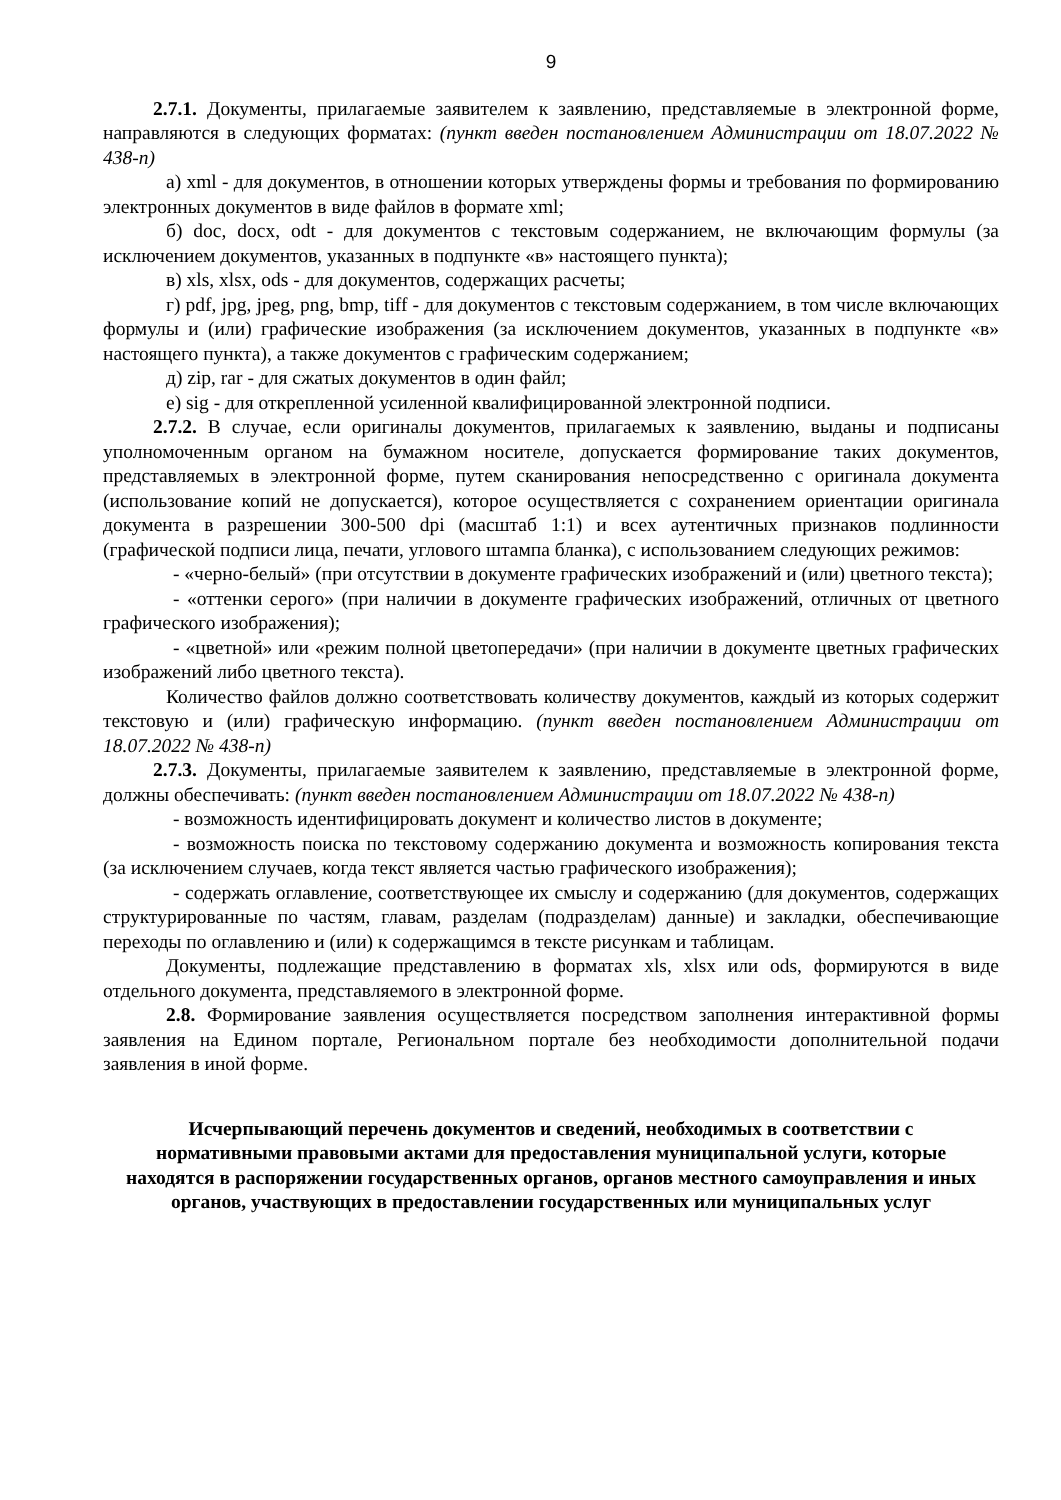9
2.7.1. Документы, прилагаемые заявителем к заявлению, представляемые в электронной форме, направляются в следующих форматах: (пункт введен постановлением Администрации от 18.07.2022 № 438-п)
а) xml - для документов, в отношении которых утверждены формы и требования по формированию электронных документов в виде файлов в формате xml;
б) doc, docx, odt - для документов с текстовым содержанием, не включающим формулы (за исключением документов, указанных в подпункте «в» настоящего пункта);
в) xls, xlsx, ods - для документов, содержащих расчеты;
г) pdf, jpg, jpeg, png, bmp, tiff - для документов с текстовым содержанием, в том числе включающих формулы и (или) графические изображения (за исключением документов, указанных в подпункте «в» настоящего пункта), а также документов с графическим содержанием;
д) zip, rar - для сжатых документов в один файл;
е) sig - для открепленной усиленной квалифицированной электронной подписи.
2.7.2. В случае, если оригиналы документов, прилагаемых к заявлению, выданы и подписаны уполномоченным органом на бумажном носителе, допускается формирование таких документов, представляемых в электронной форме, путем сканирования непосредственно с оригинала документа (использование копий не допускается), которое осуществляется с сохранением ориентации оригинала документа в разрешении 300-500 dpi (масштаб 1:1) и всех аутентичных признаков подлинности (графической подписи лица, печати, углового штампа бланка), с использованием следующих режимов:
- «черно-белый» (при отсутствии в документе графических изображений и (или) цветного текста);
- «оттенки серого» (при наличии в документе графических изображений, отличных от цветного графического изображения);
- «цветной» или «режим полной цветопередачи» (при наличии в документе цветных графических изображений либо цветного текста).
Количество файлов должно соответствовать количеству документов, каждый из которых содержит текстовую и (или) графическую информацию. (пункт введен постановлением Администрации от 18.07.2022 № 438-п)
2.7.3. Документы, прилагаемые заявителем к заявлению, представляемые в электронной форме, должны обеспечивать: (пункт введен постановлением Администрации от 18.07.2022 № 438-п)
- возможность идентифицировать документ и количество листов в документе;
- возможность поиска по текстовому содержанию документа и возможность копирования текста (за исключением случаев, когда текст является частью графического изображения);
- содержать оглавление, соответствующее их смыслу и содержанию (для документов, содержащих структурированные по частям, главам, разделам (подразделам) данные) и закладки, обеспечивающие переходы по оглавлению и (или) к содержащимся в тексте рисункам и таблицам.
Документы, подлежащие представлению в форматах xls, xlsx или ods, формируются в виде отдельного документа, представляемого в электронной форме.
2.8. Формирование заявления осуществляется посредством заполнения интерактивной формы заявления на Едином портале, Региональном портале без необходимости дополнительной подачи заявления в иной форме.
Исчерпывающий перечень документов и сведений, необходимых в соответствии с нормативными правовыми актами для предоставления муниципальной услуги, которые находятся в распоряжении государственных органов, органов местного самоуправления и иных органов, участвующих в предоставлении государственных или муниципальных услуг